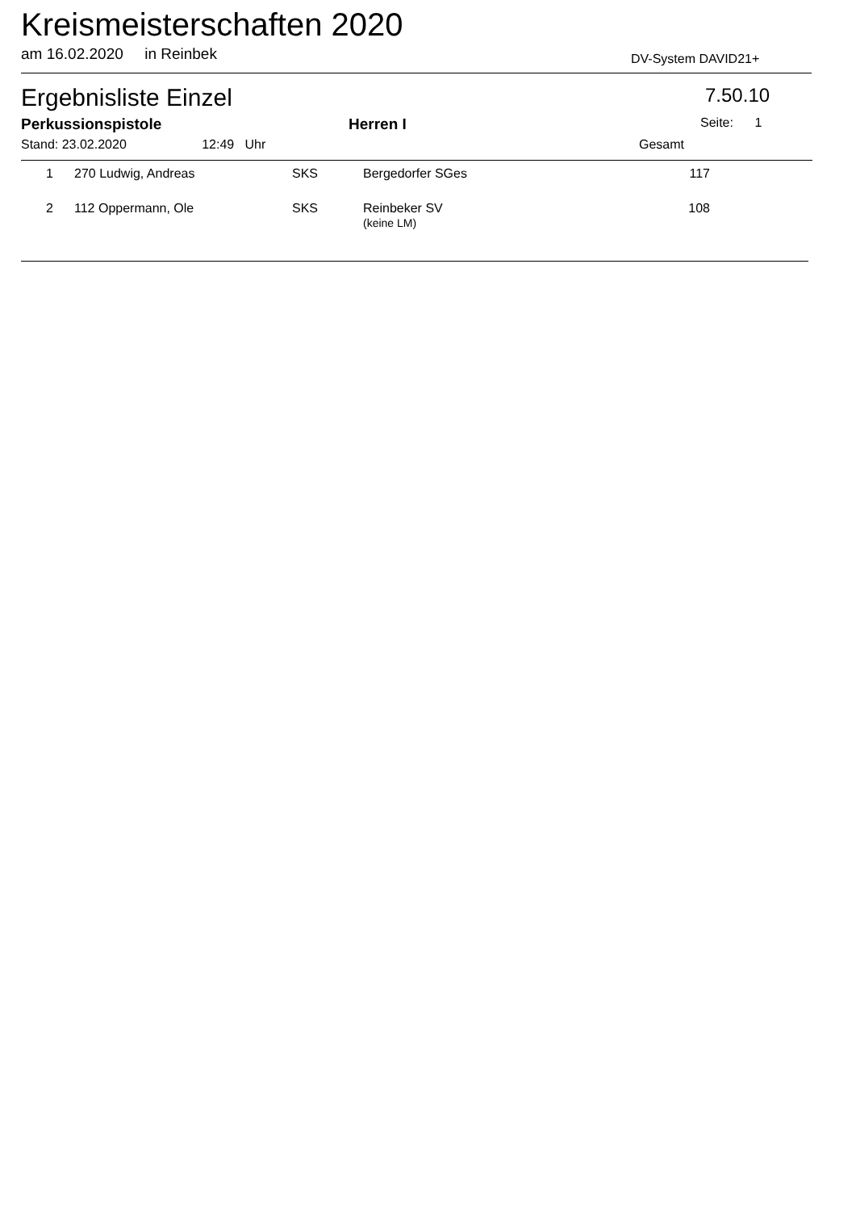Kreismeisterschaften 2020
am 16.02.2020 in Reinbek DV-System DAVID21+
Ergebnisliste Einzel 7.50.10
Perkussionspistole Herren I Seite: 1
Stand: 23.02.2020 12:49 Uhr
Gesamt
| 1 | | 270 Ludwig, Andreas | SKS | Bergedorfer SGes | 117 |
| 2 | | 112 Oppermann, Ole | SKS | Reinbeker SV (keine LM) | 108 |